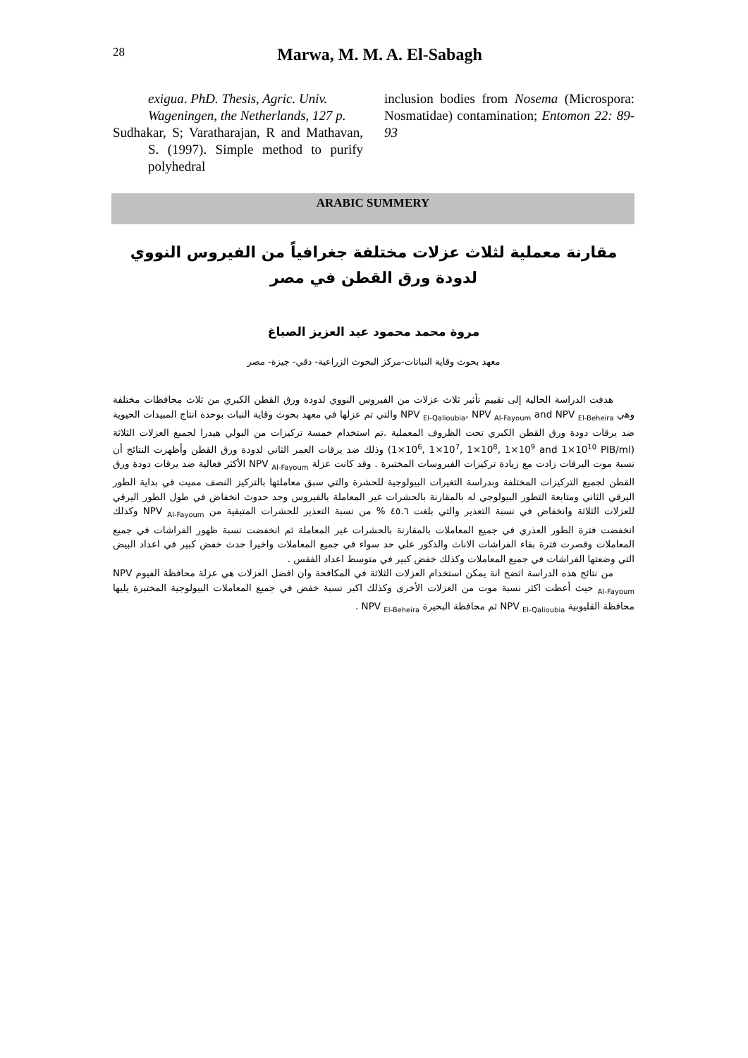28
Marwa, M. M. A. El-Sabagh
exigua. PhD. Thesis, Agric. Univ. Wageningen, the Netherlands, 127 p.
Sudhakar, S; Varatharajan, R and Mathavan, S. (1997). Simple method to purify polyhedral
inclusion bodies from Nosema (Microspora: Nosmatidae) contamination; Entomon 22: 89-93
ARABIC SUMMERY
مقارنة معملية لثلاث عزلات مختلفة جغرافياً من الفيروس النووي لدودة ورق القطن في مصر
مروة محمد محمود عبد العزيز الصباغ
معهد بحوث وقاية النباتات-مركز البحوث الزراعية- دقي- جيزة- مصر
هدفت الدراسة الحالية إلى تقييم تأثير ثلاث عزلات من الفيروس النووي لدودة ورق القطن الكبري من ثلاث محافظات مختلفة وهي NPV <sub>El-Qalioubia</sub>, NPV <sub>Al-Fayoum</sub> and NPV <sub>El-Beheira</sub> والتي تم عزلها في معهد بحوث وقاية النبات بوحدة انتاج المبيدات الحيوية ضد يرقات دودة ورق القطن الكبري تحت الظروف المعملية .تم استخدام خمسة تركيزات من البولي هيدرا لجميع العزلات الثلاثة (1×10<sup>6</sup>, 1×10<sup>7</sup>, 1×10<sup>8</sup>, 1×10<sup>9</sup> and 1×10<sup>10</sup> PIB/ml) وذلك ضد يرقات العمر الثاني لدودة ورق القطن وأظهرت النتائج أن نسبة موت اليرقات زادت مع زيادة تركيزات الفيروسات المختبرة . وقد كانت عزلة NPV <sub>Al-Fayoum</sub> الأكثر فعالية ضد يرقات دودة ورق القطن لجميع التركيزات المختلفة وبدراسة التغيرات البيولوجية للحشرة والتي سبق معاملتها بالتركيز النصف مميت في بداية الطور اليرقي الثاني ومتابعة التطور البيولوجي له بالمقارنة بالحشرات غير المعاملة بالفيروس وجد حدوث انخفاض في طول الطور اليرقي للعزلات الثلاثة وانخفاض في نسبة التعذير والتي بلغت ٤٥.٦ % من نسبة التعذير للحشرات المتبقية من NPV <sub>Al-Fayoum</sub> وكذلك انخفضت فترة الطور العذري في جميع المعاملات بالمقارنة بالحشرات غير المعاملة ثم انخفضت نسبة ظهور الفراشات في جميع المعاملات وقصرت فترة بقاء الفراشات الاناث والذكور علي حد سواء في جميع المعاملات واخيرا حدث خفض كبير في اعداد البيض التي وضعتها الفراشات في جميع المعاملات وكذلك خفض كبير في متوسط اعداد الفقس .
من نتائج هذه الدراسة اتضح انة يمكن استخدام العزلات الثلاثة في المكافحة وان افضل العزلات هي عزلة محافظة الفيوم NPV <sub>Al-Fayoum</sub> حيث أعطت اكثر نسبة موت من العزلات الأخرى وكذلك اكبر نسبة خفض في جميع المعاملات البيولوجية المختبرة يليها محافظة القليوبية NPV <sub>El-Qalioubia</sub> ثم محافظة البحيرة NPV <sub>El-Beheira</sub> .